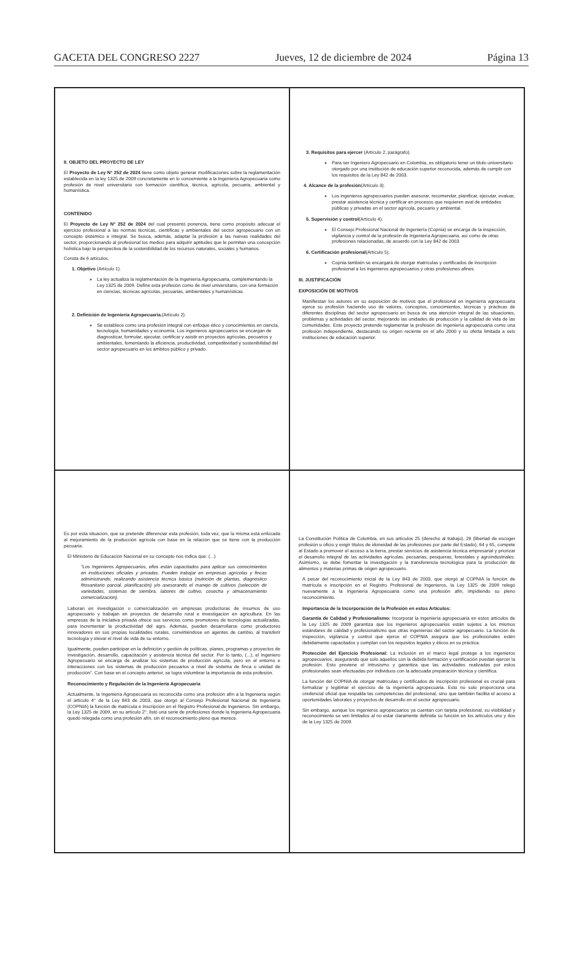GACETA DEL CONGRESO 2227 Jueves, 12 de diciembre de 2024 Página 13
II. OBJETO DEL PROYECTO DE LEY
El Proyecto de Ley N° 252 de 2024 tiene como objeto generar modificaciones sobre la reglamentación establecida en la ley 1325 de 2009 concretamente en lo concerniente a la Ingeniería Agropecuaria como profesión de nivel universitario con formación científica, técnica, agrícola, pecuaria, ambiental y humanística.
CONTENIDO
El Proyecto de Ley N° 252 de 2024 del cual presentó ponencia, tiene como propósito adecuar el ejercicio profesional a las normas técnicas, científicas y ambientales del sector agropecuario con un concepto sistémico e integral. Se busca, además, adaptar la profesión a las nuevas realidades del sector, proporcionando al profesional los medios para adquirir aptitudes que le permitan una concepción holística bajo la perspectiva de la sostenibilidad de los recursos naturales, sociales y humanos.
Consta de 6 artículos.
1. Objetivo (Artículo 1).
La ley actualiza la reglamentación de la Ingeniería Agropecuaria, complementando la Ley 1325 de 2009. Define esta profesión como de nivel universitario, con una formación en ciencias, técnicas agrícolas, pecuarias, ambientales y humanísticas
2. Definición de Ingeniería Agropecuaria.(Artículo 2).
Se establece como una profesión integral con enfoque ético y conocimientos en ciencia, tecnología, humanidades y economía. Los ingenieros agropecuarios se encargan de diagnosticar, formular, ejecutar, certificar y asistir en proyectos agrícolas, pecuarios y ambientales, fomentando la eficiencia, productividad, competitividad y sostenibilidad del sector agropecuario en los ámbitos público y privado.
3. Requisitos para ejercer (Artículo 2, parágrafo).
Para ser Ingeniero Agropecuario en Colombia, es obligatorio tener un título universitario otorgado por una institución de educación superior reconocida, además de cumplir con los requisitos de la Ley 842 de 2003.
4. Alcance de la profesión(Artículo 3).
Los ingenieros agropecuarios pueden asesorar, recomendar, planificar, ejecutar, evaluar, prestar asistencia técnica y certificar en procesos que requieren aval de entidades públicas y privadas en el sector agrícola, pecuario y ambiental.
5. Supervisión y control(Artículo 4).
El Consejo Profesional Nacional de Ingeniería (Copnia) se encarga de la inspección, vigilancia y control de la profesión de Ingeniería Agropecuaria, así como de otras profesiones relacionadas, de acuerdo con la Ley 842 de 2003
6. Certificación profesional(Artículo 5).
Copnia también se encargará de otorgar matrículas y certificados de inscripción profesional a los ingenieros agropecuarios y otras profesiones afines.
III. JUSTIFICACIÓN
EXPOSICIÓN DE MOTIVOS
Manifiestan los autores en su exposición de motivos que el profesional en ingeniería agropecuaria ejerce su profesión haciendo uso de valores, conceptos, conocimientos, técnicas y prácticas de diferentes disciplinas del sector agropecuario en busca de una atención integral de las situaciones, problemas y actividades del sector, mejorando las unidades de producción y la calidad de vida de las comunidades. Este proyecto pretende reglamentar la profesión de ingeniería agropecuaria como una profesión independiente, destacando su origen reciente en el año 2000 y su oferta limitada a seis instituciones de educación superior.
Es por esta situación, que se pretende diferenciar esta profesión, toda vez, que la misma está enfocada al mejoramiento de la producción agrícola con base en la relación que se tiene con la producción pecuaria.
El Ministerio de Educación Nacional en su concepto nos indica que: (...)
“Los Ingenieros Agropecuarios, ellos están capacitados para aplicar sus conocimientos en instituciones oficiales y privadas. Pueden trabajar en empresas agrícolas y fincas administrando, realizando asistencia técnica básica (nutrición de plantas, diagnóstico fitosanitario parcial, planificación) y/o asesorando el manejo de cultivos (selección de variedades, sistemas de siembra, labores de cultivo, cosecha y almacenamiento comercialización).
Laboran en investigación o comercialización en empresas productoras de insumos de uso agropecuario y trabajan en proyectos de desarrollo rural e investigación en agricultura. En las empresas de la iniciativa privada ofrece sus servicios como promotores de tecnologías actualizadas, para incrementar la productividad del agro. Además, pueden desarrollarse como productores innovadores en sus propias localidades rurales, convirtiéndose en agentes de cambio, al transferir tecnología y elevar el nivel de vida de su entorno.
Igualmente, pueden participar en la definición y gestión de políticas, planes, programas y proyectos de investigación, desarrollo, capacitación y asistencia técnica del sector. Por lo tanto, (...), el Ingeniero Agropecuario se encarga de analizar los sistemas de producción agrícola, pero en el entorno e interacciones con los sistemas de producción pecuarios a nivel de sistema de finca o unidad de producción”. Con base en el concepto anterior, se logra vislumbrar la importancia de esta profesión.
Reconocimiento y Regulación de la Ingeniería Agropecuaria
Actualmente, la Ingeniería Agropecuaria es reconocida como una profesión afín a la Ingeniería según el artículo 4° de la Ley 843 de 2003, que otorgó al Consejo Profesional Nacional de Ingeniería (COPNIA) la función de matrícula e inscripción en el Registro Profesional de Ingenieros. Sin embargo, la Ley 1325 de 2009, en su artículo 2°, listó una serie de profesiones donde la Ingeniería Agropecuaria quedó relegada como una profesión afín, sin el reconocimiento pleno que merece.
La Constitución Política de Colombia, en sus artículos 25 (derecho al trabajo), 26 (libertad de escoger profesión u oficio y exigir títulos de idoneidad de las profesiones por parte del Estado), 64 y 65, compete al Estado a promover el acceso a la tierra, prestar servicios de asistencia técnica empresarial y priorizar el desarrollo integral de las actividades agrícolas, pecuarias, pesqueras, forestales y agroindustriales. Asimismo, se debe fomentar la investigación y la transferencia tecnológica para la producción de alimentos y materias primas de origen agropecuario.
A pesar del reconocimiento inicial de la Ley 843 de 2003, que otorgó al COPNIA la función de matrícula e inscripción en el Registro Profesional de Ingenieros, la Ley 1325 de 2009 relegó nuevamente a la Ingeniería Agropecuaria como una profesión afín, impidiendo su pleno reconocimiento.
Importancia de la Incorporación de la Profesión en estos Artículos:
Garantía de Calidad y Profesionalismo: Incorporar la ingeniería agropecuaria en estos artículos de la Ley 1325 de 2009 garantiza que los ingenieros agropecuarios están sujetos a los mismos estándares de calidad y profesionalismo que otras ingenierías del sector agropecuario. La función de inspección, vigilancia y control que ejerce el COPNIA asegura que los profesionales estén debidamente capacitados y cumplan con los requisitos legales y éticos en su práctica.
Protección del Ejercicio Profesional: La inclusión en el marco legal protege a los ingenieros agropecuarios, asegurando que solo aquellos con la debida formación y certificación puedan ejercer la profesión. Esto previene el intrusismo y garantiza que las actividades realizadas por estos profesionales sean efectuadas por individuos con la adecuada preparación técnica y científica.
La función del COPNIA de otorgar matrículas y certificados de inscripción profesional es crucial para formalizar y legitimar el ejercicio de la ingeniería agropecuaria. Esto no solo proporciona una credencial oficial que respalda las competencias del profesional, sino que también facilita el acceso a oportunidades laborales y proyectos de desarrollo en el sector agropecuario.
Sin embargo, aunque los ingenieros agropecuarios ya cuentan con tarjeta profesional, su visibilidad y reconocimiento se ven limitados al no estar claramente definida su función en los artículos uno y dos de la Ley 1325 de 2009.